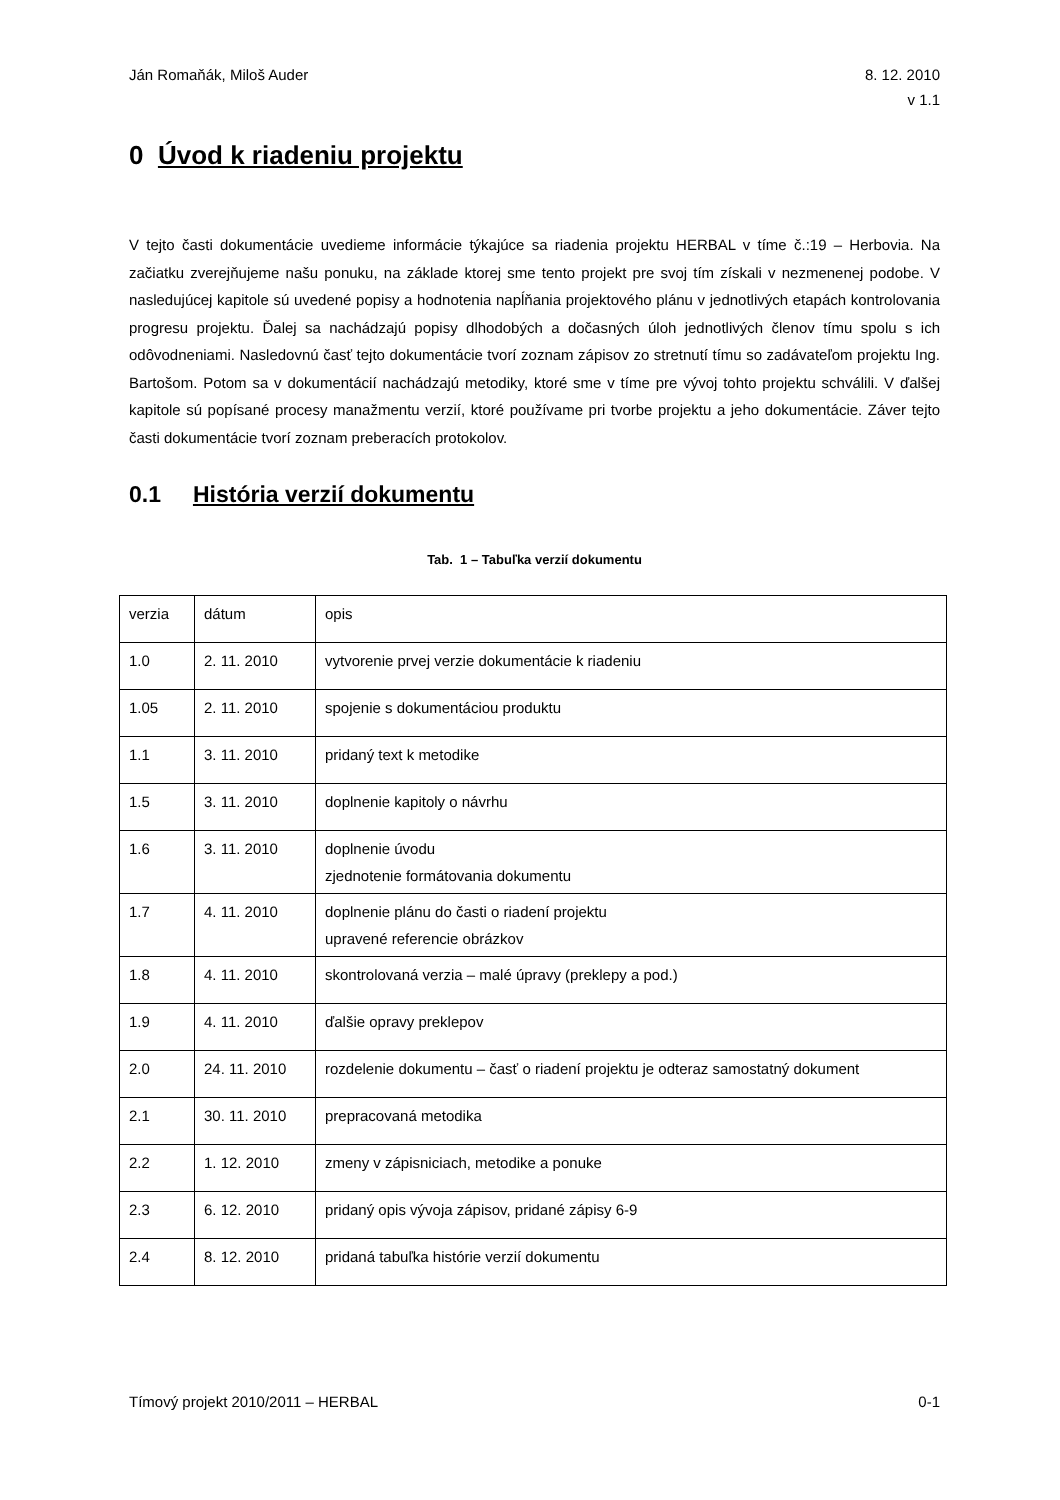Ján Romaňák, Miloš Auder 8. 12. 2010
v 1.1
0 Úvod k riadeniu projektu
V tejto časti dokumentácie uvedieme informácie týkajúce sa riadenia projektu HERBAL v tíme č.:19 – Herbovia. Na začiatku zverejňujeme našu ponuku, na základe ktorej sme tento projekt pre svoj tím získali v nezmenenej podobe. V nasledujúcej kapitole sú uvedené popisy a hodnotenia napĺňania projektového plánu v jednotlivých etapách kontrolovania progresu projektu. Ďalej sa nachádzajú popisy dlhodobých a dočasných úloh jednotlivých členov tímu spolu s ich odôvodneniami. Nasledovnú časť tejto dokumentácie tvorí zoznam zápisov zo stretnutí tímu so zadávateľom projektu Ing. Bartošom. Potom sa v dokumentácií nachádzajú metodiky, ktoré sme v tíme pre vývoj tohto projektu schválili. V ďalšej kapitole sú popísané procesy manažmentu verzií, ktoré používame pri tvorbe projektu a jeho dokumentácie. Záver tejto časti dokumentácie tvorí zoznam preberacích protokolov.
0.1 História verzií dokumentu
Tab. 1 – Tabuľka verzií dokumentu
| verzia | dátum | opis |
| 1.0 | 2. 11. 2010 | vytvorenie prvej verzie dokumentácie k riadeniu |
| 1.05 | 2. 11. 2010 | spojenie s dokumentáciou produktu |
| 1.1 | 3. 11. 2010 | pridaný text k metodike |
| 1.5 | 3. 11. 2010 | doplnenie kapitoly o návrhu |
| 1.6 | 3. 11. 2010 | doplnenie úvodu zjednotenie formátovania dokumentu |
| 1.7 | 4. 11. 2010 | doplnenie plánu do časti o riadení projektu upravené referencie obrázkov |
| 1.8 | 4. 11. 2010 | skontrolovaná verzia – malé úpravy (preklepy a pod.) |
| 1.9 | 4. 11. 2010 | ďalšie opravy preklepov |
| 2.0 | 24. 11. 2010 | rozdelenie dokumentu – časť o riadení projektu je odteraz samostatný dokument |
| 2.1 | 30. 11. 2010 | prepracovaná metodika |
| 2.2 | 1. 12. 2010 | zmeny v zápisniciach, metodike a ponuke |
| 2.3 | 6. 12. 2010 | pridaný opis vývoja zápisov, pridané zápisy 6-9 |
| 2.4 | 8. 12. 2010 | pridaná tabuľka histórie verzií dokumentu |
Tímový projekt 2010/2011 – HERBAL
0-1